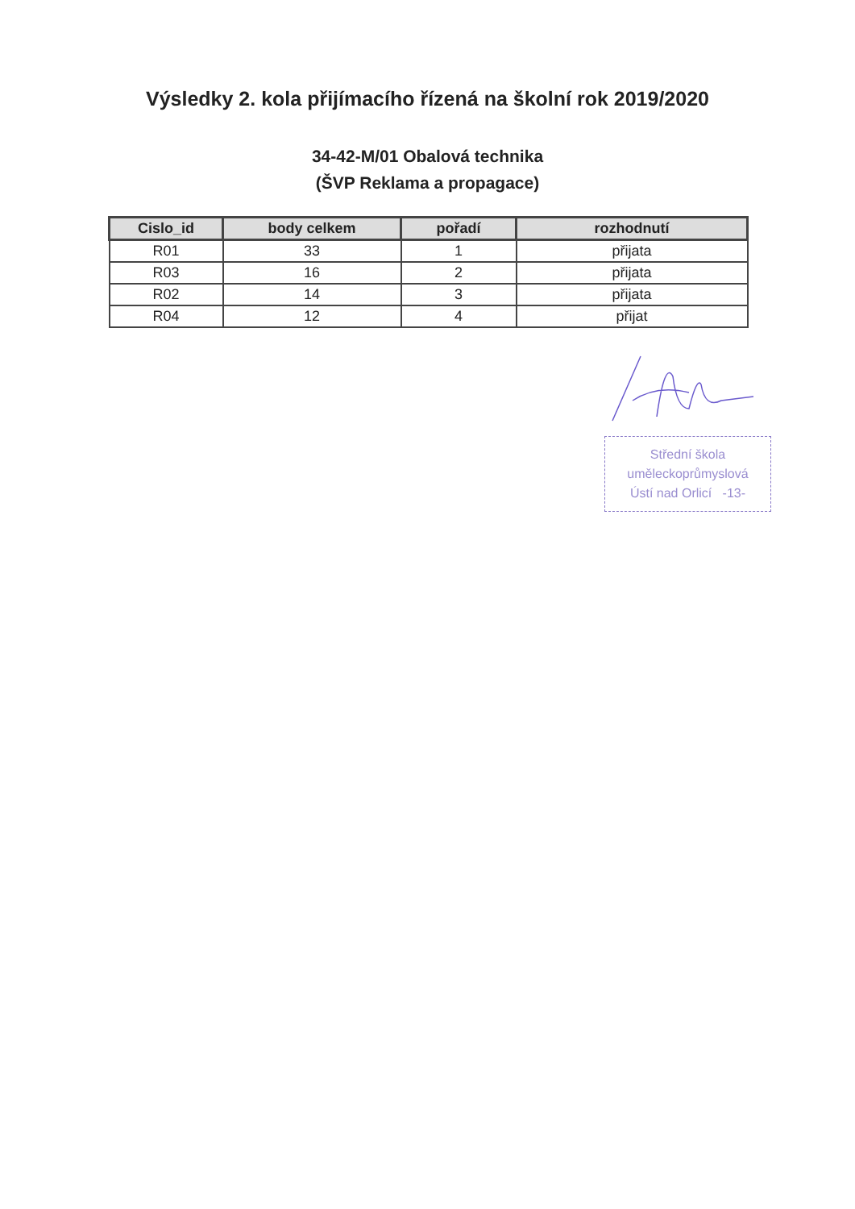Výsledky 2. kola přijímacího řízená na školní rok 2019/2020
34-42-M/01 Obalová technika
(ŠVP Reklama a propagace)
| Cislo_id | body celkem | pořadí | rozhodnutí |
| --- | --- | --- | --- |
| R01 | 33 | 1 | přijata |
| R03 | 16 | 2 | přijata |
| R02 | 14 | 3 | přijata |
| R04 | 12 | 4 | přijat |
Střední škola
uměleckoprůmyslová
Ústí nad Orlicí -13-